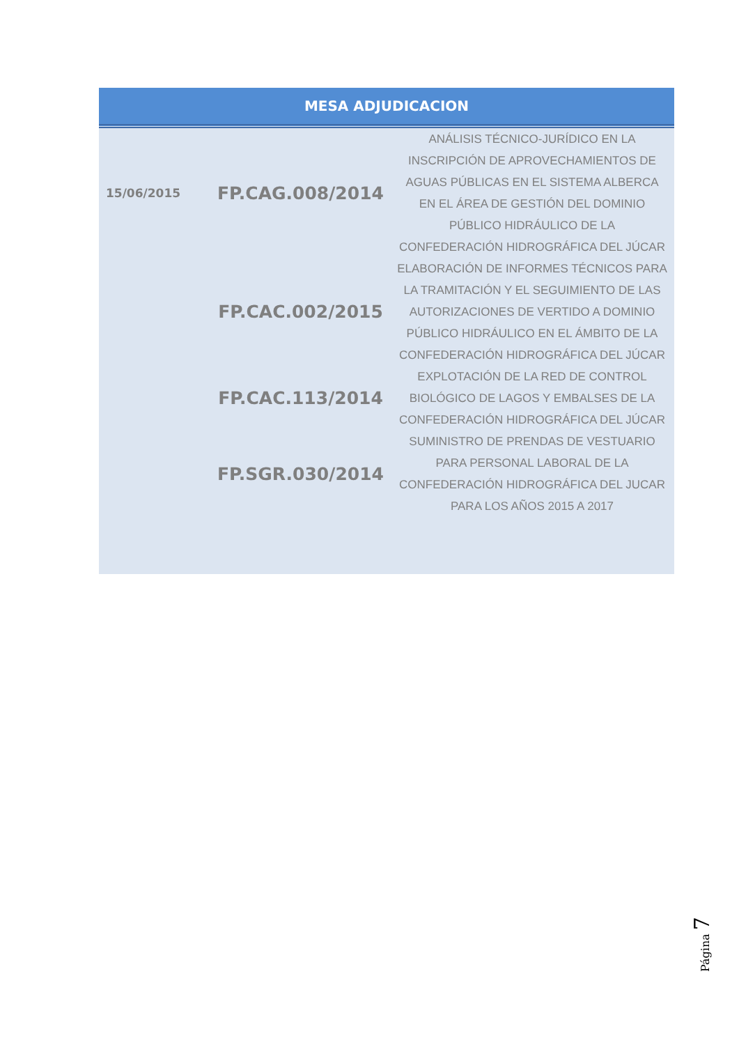| MESA ADJUDICACION | | |
| --- | --- | --- |
| 15/06/2015 | FP.CAG.008/2014 | ANÁLISIS TÉCNICO-JURÍDICO EN LA INSCRIPCIÓN DE APROVECHAMIENTOS DE AGUAS PÚBLICAS EN EL SISTEMA ALBERCA EN EL ÁREA DE GESTIÓN DEL DOMINIO PÚBLICO HIDRÁULICO DE LA CONFEDERACIÓN HIDROGRÁFICA DEL JÚCAR |
| | FP.CAC.002/2015 | ELABORACIÓN DE INFORMES TÉCNICOS PARA LA TRAMITACIÓN Y EL SEGUIMIENTO DE LAS AUTORIZACIONES DE VERTIDO A DOMINIO PÚBLICO HIDRÁULICO EN EL ÁMBITO DE LA CONFEDERACIÓN HIDROGRÁFICA DEL JÚCAR |
| | FP.CAC.113/2014 | EXPLOTACIÓN DE LA RED DE CONTROL BIOLÓGICO DE LAGOS Y EMBALSES DE LA CONFEDERACIÓN HIDROGRÁFICA DEL JÚCAR |
| | FP.SGR.030/2014 | SUMINISTRO DE PRENDAS DE VESTUARIO PARA PERSONAL LABORAL DE LA CONFEDERACIÓN HIDROGRÁFICA DEL JUCAR PARA LOS AÑOS 2015 A 2017 |
Página 7